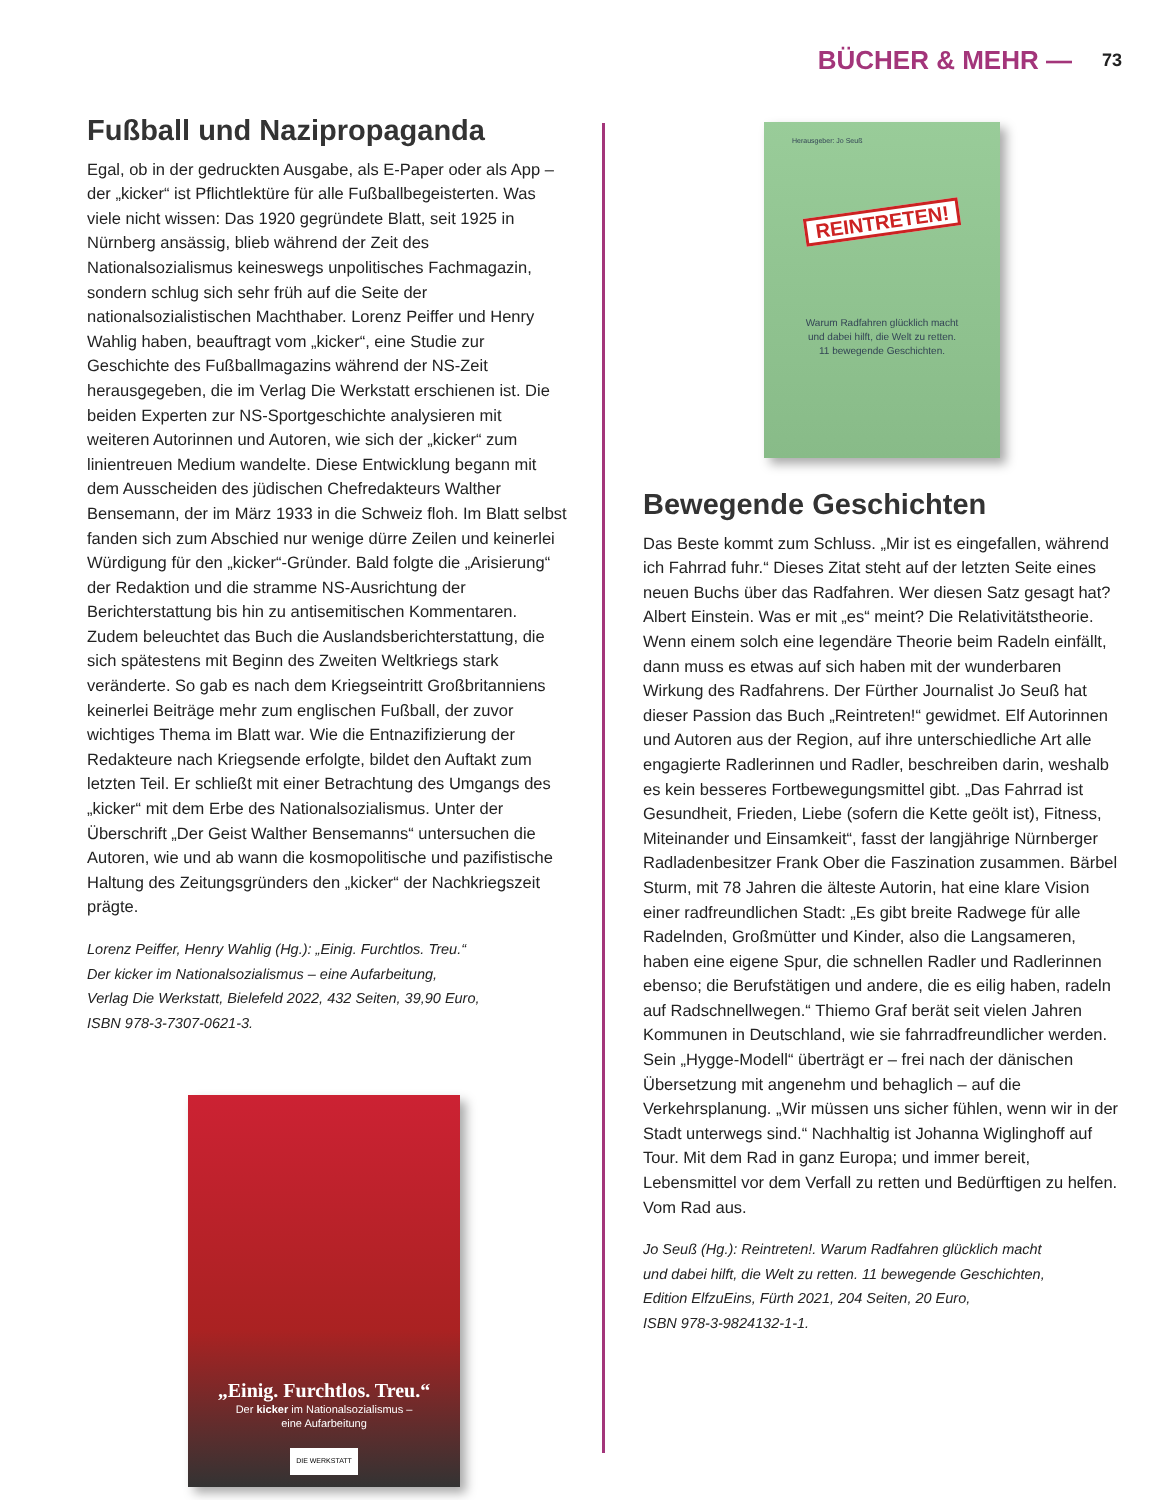BÜCHER & MEHR — 73
Fußball und Nazipropaganda
Egal, ob in der gedruckten Ausgabe, als E-Paper oder als App – der „kicker“ ist Pflichtlektüre für alle Fußballbegeisterten. Was viele nicht wissen: Das 1920 gegründete Blatt, seit 1925 in Nürnberg ansässig, blieb während der Zeit des Nationalsozialismus keineswegs unpolitisches Fachmagazin, sondern schlug sich sehr früh auf die Seite der nationalsozialistischen Machthaber. Lorenz Peiffer und Henry Wahlig haben, beauftragt vom „kicker“, eine Studie zur Geschichte des Fußballmagazins während der NS-Zeit herausgegeben, die im Verlag Die Werkstatt erschienen ist. Die beiden Experten zur NS-Sportgeschichte analysieren mit weiteren Autorinnen und Autoren, wie sich der „kicker“ zum linientreuen Medium wandelte. Diese Entwicklung begann mit dem Ausscheiden des jüdischen Chefredakteurs Walther Bensemann, der im März 1933 in die Schweiz floh. Im Blatt selbst fanden sich zum Abschied nur wenige dürre Zeilen und keinerlei Würdigung für den „kicker“-Gründer. Bald folgte die „Arisierung“ der Redaktion und die stramme NS-Ausrichtung der Berichterstattung bis hin zu antisemitischen Kommentaren. Zudem beleuchtet das Buch die Auslandsberichterstattung, die sich spätestens mit Beginn des Zweiten Weltkriegs stark veränderte. So gab es nach dem Kriegseintritt Großbritanniens keinerlei Beiträge mehr zum englischen Fußball, der zuvor wichtiges Thema im Blatt war. Wie die Entnazifizierung der Redakteure nach Kriegsende erfolgte, bildet den Auftakt zum letzten Teil. Er schließt mit einer Betrachtung des Umgangs des „kicker“ mit dem Erbe des Nationalsozialismus. Unter der Überschrift „Der Geist Walther Bensemanns“ untersuchen die Autoren, wie und ab wann die kosmopolitische und pazifistische Haltung des Zeitungsgründers den „kicker“ der Nachkriegszeit prägte.
Lorenz Peiffer, Henry Wahlig (Hg.): „Einig. Furchtlos. Treu.“
Der kicker im Nationalsozialismus – eine Aufarbeitung,
Verlag Die Werkstatt, Bielefeld 2022, 432 Seiten, 39,90 Euro,
ISBN 978-3-7307-0621-3.
„Einig. Furchtlos. Treu.“
Der kicker im Nationalsozialismus –
eine Aufarbeitung
DIE WERKSTATT
Herausgeber: Jo Seuß
REINTRETEN!
Warum Radfahren glücklich macht
und dabei hilft, die Welt zu retten.
11 bewegende Geschichten.
Bewegende Geschichten
Das Beste kommt zum Schluss. „Mir ist es eingefallen, während ich Fahrrad fuhr.“ Dieses Zitat steht auf der letzten Seite eines neuen Buchs über das Radfahren. Wer diesen Satz gesagt hat? Albert Einstein. Was er mit „es“ meint? Die Relativitätstheorie. Wenn einem solch eine legendäre Theorie beim Radeln einfällt, dann muss es etwas auf sich haben mit der wunderbaren Wirkung des Radfahrens. Der Fürther Journalist Jo Seuß hat dieser Passion das Buch „Reintreten!“ gewidmet. Elf Autorinnen und Autoren aus der Region, auf ihre unterschiedliche Art alle engagierte Radlerinnen und Radler, beschreiben darin, weshalb es kein besseres Fortbewegungsmittel gibt. „Das Fahrrad ist Gesundheit, Frieden, Liebe (sofern die Kette geölt ist), Fitness, Miteinander und Einsamkeit“, fasst der langjährige Nürnberger Radladenbesitzer Frank Ober die Faszination zusammen. Bärbel Sturm, mit 78 Jahren die älteste Autorin, hat eine klare Vision einer radfreundlichen Stadt: „Es gibt breite Radwege für alle Radelnden, Großmütter und Kinder, also die Langsameren, haben eine eigene Spur, die schnellen Radler und Radlerinnen ebenso; die Berufstätigen und andere, die es eilig haben, radeln auf Radschnellwegen.“ Thiemo Graf berät seit vielen Jahren Kommunen in Deutschland, wie sie fahrradfreundlicher werden. Sein „Hygge-Modell“ überträgt er – frei nach der dänischen Übersetzung mit angenehm und behaglich – auf die Verkehrsplanung. „Wir müssen uns sicher fühlen, wenn wir in der Stadt unterwegs sind.“ Nachhaltig ist Johanna Wiglinghoff auf Tour. Mit dem Rad in ganz Europa; und immer bereit, Lebensmittel vor dem Verfall zu retten und Bedürftigen zu helfen. Vom Rad aus.
Jo Seuß (Hg.): Reintreten!. Warum Radfahren glücklich macht
und dabei hilft, die Welt zu retten. 11 bewegende Geschichten,
Edition ElfzuEins, Fürth 2021, 204 Seiten, 20 Euro,
ISBN 978-3-9824132-1-1.